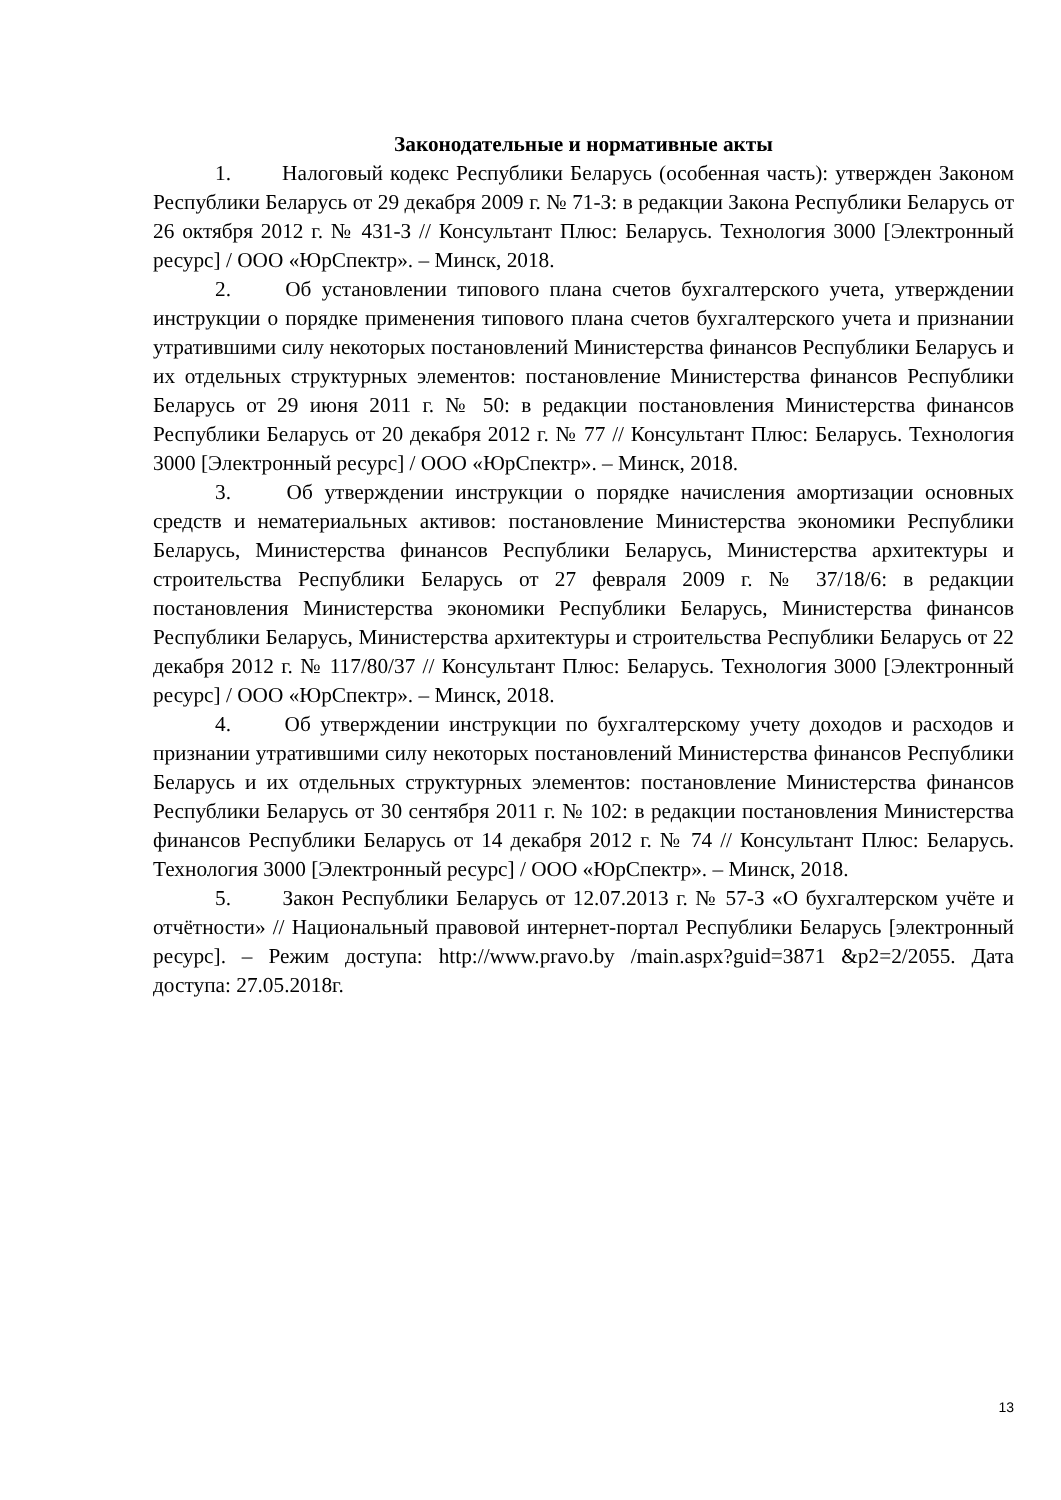Законодательные и нормативные акты
1. Налоговый кодекс Республики Беларусь (особенная часть): утвержден Законом Республики Беларусь от 29 декабря 2009 г. № 71-З: в редакции Закона Республики Беларусь от 26 октября 2012 г. № 431-З // Консультант Плюс: Беларусь. Технология 3000 [Электронный ресурс] / ООО «ЮрСпектр». – Минск, 2018.
2. Об установлении типового плана счетов бухгалтерского учета, утверждении инструкции о порядке применения типового плана счетов бухгалтерского учета и признании утратившими силу некоторых постановлений Министерства финансов Республики Беларусь и их отдельных структурных элементов: постановление Министерства финансов Республики Беларусь от 29 июня 2011 г. № 50: в редакции постановления Министерства финансов Республики Беларусь от 20 декабря 2012 г. № 77 // Консультант Плюс: Беларусь. Технология 3000 [Электронный ресурс] / ООО «ЮрСпектр». – Минск, 2018.
3. Об утверждении инструкции о порядке начисления амортизации основных средств и нематериальных активов: постановление Министерства экономики Республики Беларусь, Министерства финансов Республики Беларусь, Министерства архитектуры и строительства Республики Беларусь от 27 февраля 2009 г. № 37/18/6: в редакции постановления Министерства экономики Республики Беларусь, Министерства финансов Республики Беларусь, Министерства архитектуры и строительства Республики Беларусь от 22 декабря 2012 г. № 117/80/37 // Консультант Плюс: Беларусь. Технология 3000 [Электронный ресурс] / ООО «ЮрСпектр». – Минск, 2018.
4. Об утверждении инструкции по бухгалтерскому учету доходов и расходов и признании утратившими силу некоторых постановлений Министерства финансов Республики Беларусь и их отдельных структурных элементов: постановление Министерства финансов Республики Беларусь от 30 сентября 2011 г. № 102: в редакции постановления Министерства финансов Республики Беларусь от 14 декабря 2012 г. № 74 // Консультант Плюс: Беларусь. Технология 3000 [Электронный ресурс] / ООО «ЮрСпектр». – Минск, 2018.
5. Закон Республики Беларусь от 12.07.2013 г. № 57-З «О бухгалтерском учёте и отчётности» // Национальный правовой интернет-портал Республики Беларусь [электронный ресурс]. – Режим доступа: http://www.pravo.by /main.aspx?guid=3871 &p2=2/2055. Дата доступа: 27.05.2018г.
13